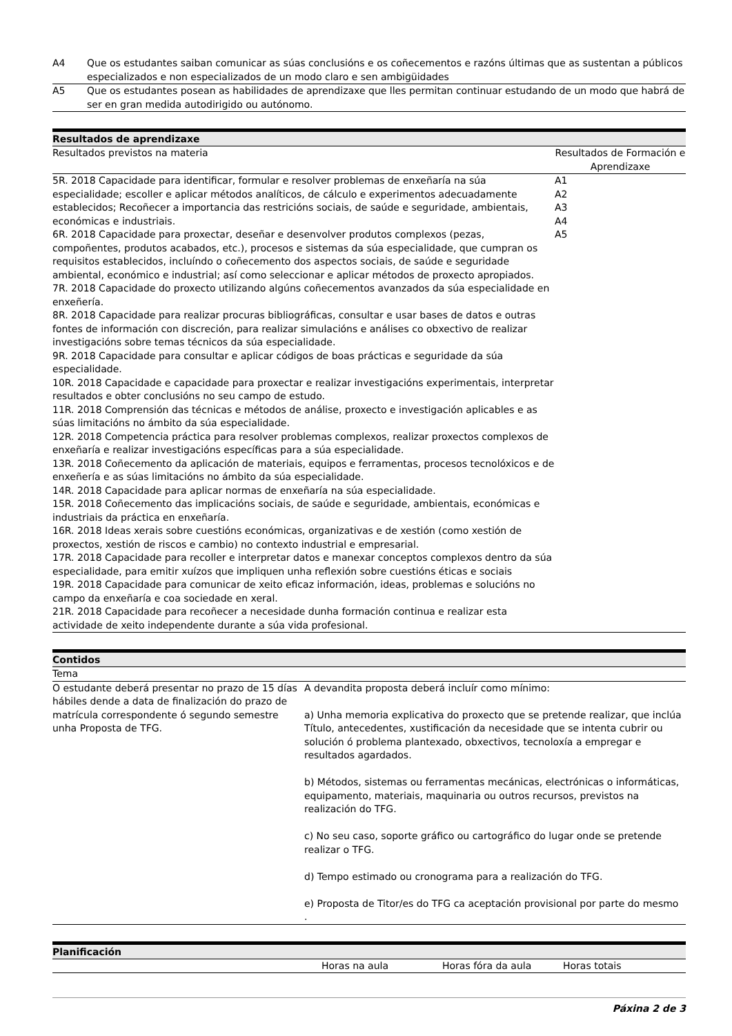| A4 | Que os estudantes saiban comunicar as súas conclusións e os coñecementos e razóns últimas que as sustentan a públicos especializados e non especializados de un modo claro e sen ambigüidades |
| A5 | Que os estudantes posean as habilidades de aprendizaxe que lles permitan continuar estudando de un modo que habrá de ser en gran medida autodirigido ou autónomo. |
Resultados de aprendizaxe
| Resultados previstos na materia | Resultados de Formación e Aprendizaxe |
| --- | --- |
| 5R. 2018 Capacidade para identificar, formular e resolver problemas de enxeñaría na súa especialidade; escoller e aplicar métodos analíticos, de cálculo e experimentos adecuadamente establecidos; Recoñecer a importancia das restricións sociais, de saúde e seguridade, ambientais, económicas e industriais. 6R. 2018 Capacidade para proxectar, deseñar e desenvolver produtos complexos (pezas, compoñentes, produtos acabados, etc.), procesos e sistemas da súa especialidade, que cumpran os requisitos establecidos, incluíndo o coñecemento dos aspectos sociais, de saúde e seguridade ambiental, económico e industrial; así como seleccionar e aplicar métodos de proxecto apropiados. 7R. 2018 Capacidade do proxecto utilizando algúns coñecementos avanzados da súa especialidade en enxeñería. 8R. 2018 Capacidade para realizar procuras bibliográficas, consultar e usar bases de datos e outras fontes de información con discreción, para realizar simulacións e análises co obxectivo de realizar investigacións sobre temas técnicos da súa especialidade. 9R. 2018 Capacidade para consultar e aplicar códigos de boas prácticas e seguridade da súa especialidade. 10R. 2018 Capacidade e capacidade para proxectar e realizar investigacións experimentais, interpretar resultados e obter conclusións no seu campo de estudo. 11R. 2018 Comprensión das técnicas e métodos de análise, proxecto e investigación aplicables e as súas limitacións no ámbito da súa especialidade. 12R. 2018 Competencia práctica para resolver problemas complexos, realizar proxectos complexos de enxeñaría e realizar investigacións específicas para a súa especialidade. 13R. 2018 Coñecemento da aplicación de materiais, equipos e ferramentas, procesos tecnolóxicos e de enxeñería e as súas limitacións no ámbito da súa especialidade. 14R. 2018 Capacidade para aplicar normas de enxeñaría na súa especialidade. 15R. 2018 Coñecemento das implicacións sociais, de saúde e seguridade, ambientais, económicas e industriais da práctica en enxeñaría. 16R. 2018 Ideas xerais sobre cuestións económicas, organizativas e de xestión (como xestión de proxectos, xestión de riscos e cambio) no contexto industrial e empresarial. 17R. 2018 Capacidade para recoller e interpretar datos e manexar conceptos complexos dentro da súa especialidade, para emitir xuízos que impliquen unha reflexión sobre cuestións éticas e sociais 19R. 2018 Capacidade para comunicar de xeito eficaz información, ideas, problemas e solucións no campo da enxeñaría e coa sociedade en xeral. 21R. 2018 Capacidade para recoñecer a necesidade dunha formación continua e realizar esta actividade de xeito independente durante a súa vida profesional. | A1 A2 A3 A4 A5 |
Contidos
| Tema | |
| --- | --- |
| O estudante deberá presentar no prazo de 15 días hábiles dende a data de finalización do prazo de matrícula correspondente ó segundo semestre unha Proposta de TFG. | A devandita proposta deberá incluír como mínimo: a) Unha memoria explicativa do proxecto que se pretende realizar, que inclúa Título, antecedentes, xustificación da necesidade que se intenta cubrir ou solución ó problema plantexado, obxectivos, tecnoloxía a empregar e resultados agardados. b) Métodos, sistemas ou ferramentas mecánicas, electrónicas o informáticas, equipamento, materiais, maquinaria ou outros recursos, previstos na realización do TFG. c) No seu caso, soporte gráfico ou cartográfico do lugar onde se pretende realizar o TFG. d) Tempo estimado ou cronograma para a realización do TFG. e) Proposta de Titor/es do TFG ca aceptación provisional por parte do mesmo . |
Planificación
| | Horas na aula | Horas fóra da aula | Horas totais |
| --- | --- | --- | --- |
Páxina 2 de 3